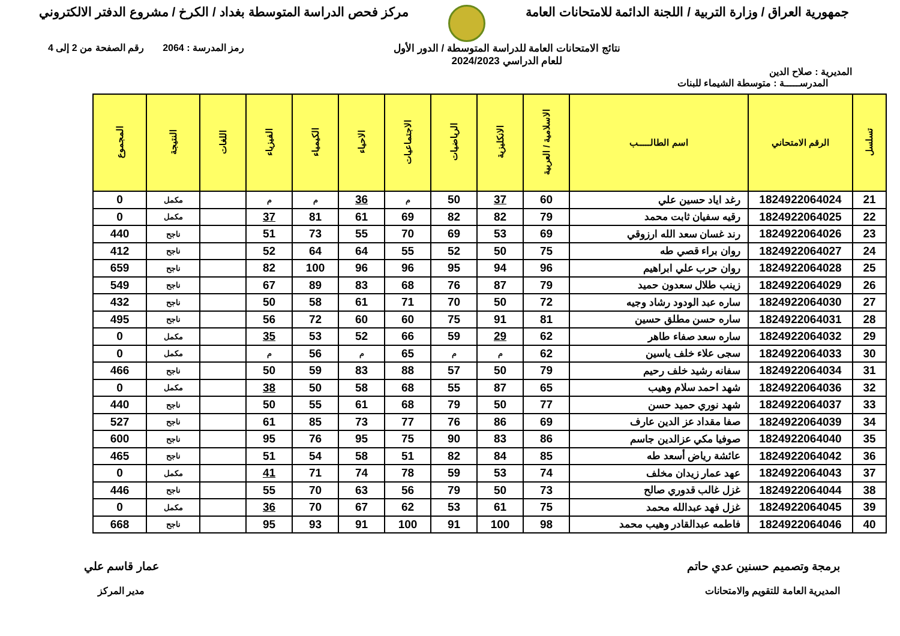جمهورية العراق / وزارة التربية / اللجنة الدائمة للامتحانات العامة
مركز فحص الدراسة المتوسطة بغداد / الكرخ / مشروع الدفتر الالكتروني
المديرية : صلاح الدين
نتائج الامتحانات العامة للدراسة المتوسطة / الدور الأول
للعام الدراسي 2024/2023
رمز المدرسة : 2064 رقم الصفحة من 2 إلى 4
المدرســـــة : متوسطة الشيماء للبنات
| تسلسل | الرقم الامتحاني | اسم الطالـــــب | الاسلامية / العربية | الانكليزية | الرياضيات | الاجتماعيات | الاحياء | الكيمياء | الفيزياء | اللغات | النتيجة | المجموع |
| --- | --- | --- | --- | --- | --- | --- | --- | --- | --- | --- | --- | --- |
| 21 | 1824922064024 | رغد اياد حسين علي | 60 | 37 | 50 | م | 36 | م | م | | مكمل | 0 |
| 22 | 1824922064025 | رقيه سفيان ثابت محمد | 79 | 82 | 82 | 69 | 61 | 81 | 37 | | مكمل | 0 |
| 23 | 1824922064026 | رند غسان سعد الله ارزوقي | 69 | 53 | 69 | 70 | 55 | 73 | 51 | | ناجح | 440 |
| 24 | 1824922064027 | روان براء قصي طه | 75 | 50 | 52 | 55 | 64 | 64 | 52 | | ناجح | 412 |
| 25 | 1824922064028 | روان حرب علي ابراهيم | 96 | 94 | 95 | 96 | 96 | 100 | 82 | | ناجح | 659 |
| 26 | 1824922064029 | زينب طلال سعدون حميد | 79 | 87 | 76 | 68 | 83 | 89 | 67 | | ناجح | 549 |
| 27 | 1824922064030 | ساره عبد الودود رشاد وجيه | 72 | 50 | 70 | 71 | 61 | 58 | 50 | | ناجح | 432 |
| 28 | 1824922064031 | ساره حسن مطلق حسين | 81 | 91 | 75 | 60 | 60 | 72 | 56 | | ناجح | 495 |
| 29 | 1824922064032 | ساره سعد صفاء طاهر | 62 | 29 | 59 | 66 | 52 | 53 | 35 | | مكمل | 0 |
| 30 | 1824922064033 | سجى علاء خلف ياسين | 62 | م | م | 65 | م | 56 | م | | مكمل | 0 |
| 31 | 1824922064034 | سفانه رشيد خلف رحيم | 79 | 50 | 57 | 88 | 83 | 59 | 50 | | ناجح | 466 |
| 32 | 1824922064036 | شهد احمد سلام وهيب | 65 | 87 | 55 | 68 | 58 | 50 | 38 | | مكمل | 0 |
| 33 | 1824922064037 | شهد نوري حميد حسن | 77 | 50 | 79 | 68 | 61 | 55 | 50 | | ناجح | 440 |
| 34 | 1824922064039 | صفا مقداد عز الدين عارف | 69 | 86 | 76 | 77 | 73 | 85 | 61 | | ناجح | 527 |
| 35 | 1824922064040 | صوفيا مكي عزالدين جاسم | 86 | 83 | 90 | 75 | 95 | 76 | 95 | | ناجح | 600 |
| 36 | 1824922064042 | عائشة رياض أسعد طه | 85 | 84 | 82 | 51 | 58 | 54 | 51 | | ناجح | 465 |
| 37 | 1824922064043 | عهد عمار زيدان مخلف | 74 | 53 | 59 | 78 | 74 | 71 | 41 | | مكمل | 0 |
| 38 | 1824922064044 | غزل غالب قدوري صالح | 73 | 50 | 79 | 56 | 63 | 70 | 55 | | ناجح | 446 |
| 39 | 1824922064045 | غزل فهد عبدالله محمد | 75 | 61 | 53 | 62 | 67 | 70 | 36 | | مكمل | 0 |
| 40 | 1824922064046 | فاطمه عبدالقادر وهيب محمد | 98 | 100 | 91 | 100 | 91 | 93 | 95 | | ناجح | 668 |
برمجة وتصميم حسنين عدي حاتم
المديرية العامة للتقويم والامتحانات
عمار قاسم علي
مدير المركز